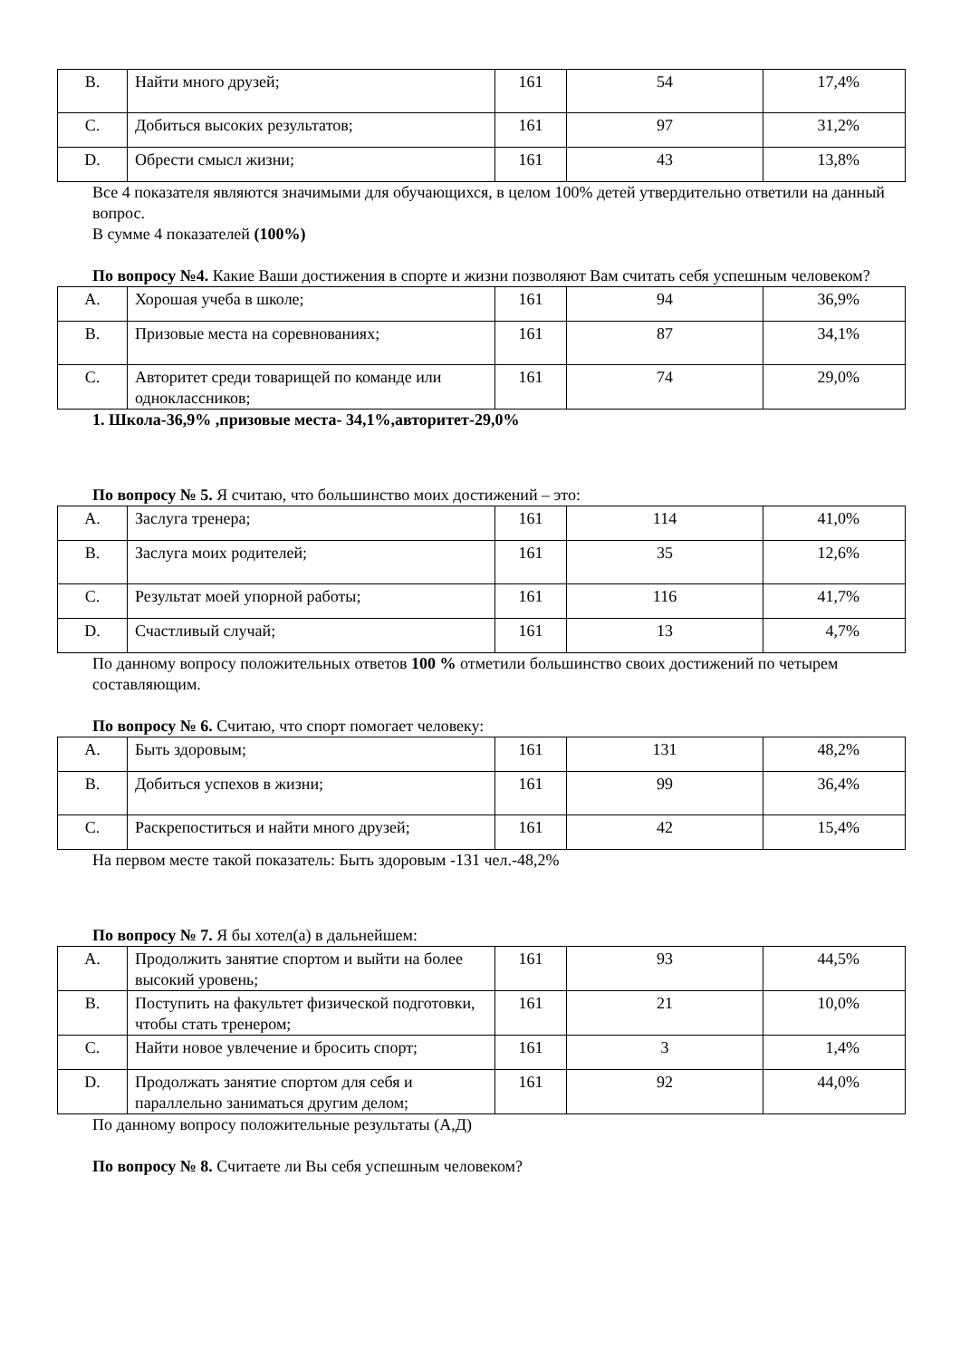| B. | Найти много друзей; | 161 | 54 | 17,4% |
| C. | Добиться высоких результатов; | 161 | 97 | 31,2% |
| D. | Обрести смысл жизни; | 161 | 43 | 13,8% |
Все 4 показателя являются значимыми для обучающихся, в целом 100% детей утвердительно ответили на данный вопрос.
В сумме 4 показателей (100%)
По вопросу №4. Какие Ваши достижения в спорте и жизни позволяют Вам считать себя успешным человеком?
| A. | Хорошая учеба в школе; | 161 | 94 | 36,9% |
| B. | Призовые места на соревнованиях; | 161 | 87 | 34,1% |
| C. | Авторитет среди товарищей по команде или одноклассников; | 161 | 74 | 29,0% |
1. Школа-36,9% ,призовые места- 34,1%,авторитет-29,0%
По вопросу № 5. Я считаю, что большинство моих достижений – это:
| A. | Заслуга тренера; | 161 | 114 | 41,0% |
| B. | Заслуга моих родителей; | 161 | 35 | 12,6% |
| C. | Результат моей упорной работы; | 161 | 116 | 41,7% |
| D. | Счастливый случай; | 161 | 13 | 4,7% |
По данному вопросу положительных ответов 100 % отметили большинство своих достижений по четырем составляющим.
По вопросу № 6. Считаю, что спорт помогает человеку:
| A. | Быть здоровым; | 161 | 131 | 48,2% |
| B. | Добиться успехов в жизни; | 161 | 99 | 36,4% |
| C. | Раскрепоститься и найти много друзей; | 161 | 42 | 15,4% |
На первом месте такой показатель: Быть здоровым -131 чел.-48,2%
По вопросу № 7. Я бы хотел(а) в дальнейшем:
| A. | Продолжить занятие спортом и выйти на более высокий уровень; | 161 | 93 | 44,5% |
| B. | Поступить на факультет физической подготовки, чтобы стать тренером; | 161 | 21 | 10,0% |
| C. | Найти новое увлечение и бросить спорт; | 161 | 3 | 1,4% |
| D. | Продолжать занятие спортом для себя и параллельно заниматься другим делом; | 161 | 92 | 44,0% |
По данному вопросу положительные результаты (А,Д)
По вопросу № 8. Считаете ли Вы себя успешным человеком?